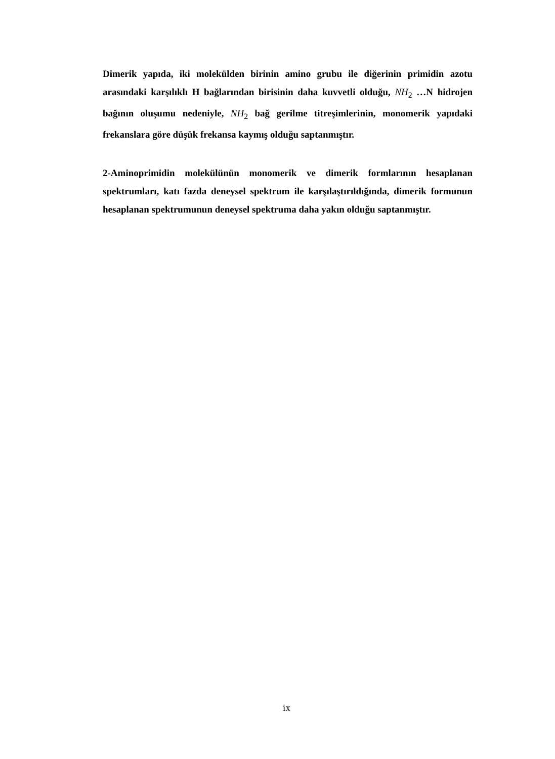Dimerik yapıda, iki molekülden birinin amino grubu ile diğerinin primidin azotu arasındaki karşılıklı H bağlarından birisinin daha kuvvetli olduğu, NH<sub>2</sub> …N hidrojen bağının oluşumu nedeniyle, NH<sub>2</sub> bağ gerilme titreşimlerinin, monomerik yapıdaki frekanslara göre düşük frekansa kaymış olduğu saptanmıştır.
2-Aminoprimidin molekülünün monomerik ve dimerik formlarının hesaplanan spektrumları, katı fazda deneysel spektrum ile karşılaştırıldığında, dimerik formunun hesaplanan spektrumunun deneysel spektruma daha yakın olduğu saptanmıştır.
ix